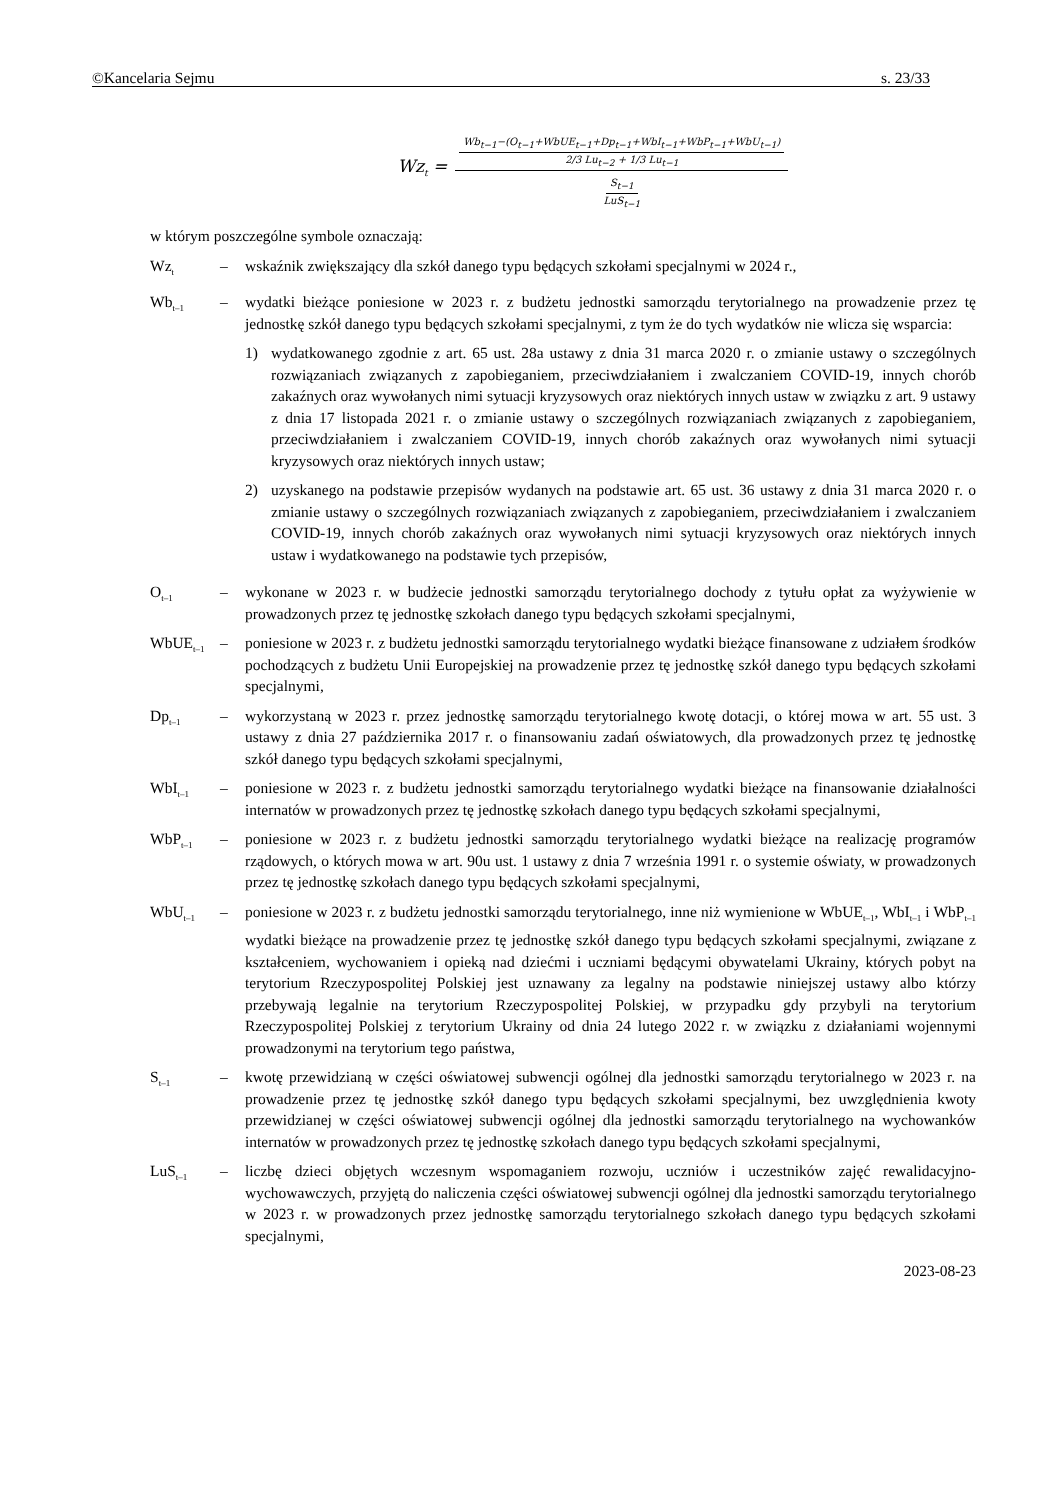©Kancelaria Sejmu s. 23/33
Wz<sub>t</sub> = Wb<sub>t−1</sub>−(O<sub>t−1</sub>+WbUE<sub>t−1</sub>+Dp<sub>t−1</sub>+WbI<sub>t−1</sub>+WbP<sub>t−1</sub>+WbU<sub>t−1</sub>) 2/3 Lu<sub>t−2</sub> + 1/3 Lu<sub>t−1</sub> S<sub>t−1</sub> LuS<sub>t−1</sub>
w którym poszczególne symbole oznaczają:
Wz<sub>t</sub> – wskaźnik zwiększający dla szkół danego typu będących szkołami specjalnymi w 2024 r.,
Wb<sub>t–1</sub> – wydatki bieżące poniesione w 2023 r. z budżetu jednostki samorządu terytorialnego na prowadzenie przez tę jednostkę szkół danego typu będących szkołami specjalnymi, z tym że do tych wydatków nie wlicza się wsparcia:
1) wydatkowanego zgodnie z art. 65 ust. 28a ustawy z dnia 31 marca 2020 r. o zmianie ustawy o szczególnych rozwiązaniach związanych z zapobieganiem, przeciwdziałaniem i zwalczaniem COVID-19, innych chorób zakaźnych oraz wywołanych nimi sytuacji kryzysowych oraz niektórych innych ustaw w związku z art. 9 ustawy z dnia 17 listopada 2021 r. o zmianie ustawy o szczególnych rozwiązaniach związanych z zapobieganiem, przeciwdziałaniem i zwalczaniem COVID-19, innych chorób zakaźnych oraz wywołanych nimi sytuacji kryzysowych oraz niektórych innych ustaw;
2) uzyskanego na podstawie przepisów wydanych na podstawie art. 65 ust. 36 ustawy z dnia 31 marca 2020 r. o zmianie ustawy o szczególnych rozwiązaniach związanych z zapobieganiem, przeciwdziałaniem i zwalczaniem COVID-19, innych chorób zakaźnych oraz wywołanych nimi sytuacji kryzysowych oraz niektórych innych ustaw i wydatkowanego na podstawie tych przepisów,
O<sub>t–1</sub> – wykonane w 2023 r. w budżecie jednostki samorządu terytorialnego dochody z tytułu opłat za wyżywienie w prowadzonych przez tę jednostkę szkołach danego typu będących szkołami specjalnymi,
WbUE<sub>t–1</sub> – poniesione w 2023 r. z budżetu jednostki samorządu terytorialnego wydatki bieżące finansowane z udziałem środków pochodzących z budżetu Unii Europejskiej na prowadzenie przez tę jednostkę szkół danego typu będących szkołami specjalnymi,
Dp<sub>t–1</sub> – wykorzystaną w 2023 r. przez jednostkę samorządu terytorialnego kwotę dotacji, o której mowa w art. 55 ust. 3 ustawy z dnia 27 października 2017 r. o finansowaniu zadań oświatowych, dla prowadzonych przez tę jednostkę szkół danego typu będących szkołami specjalnymi,
WbI<sub>t–1</sub> – poniesione w 2023 r. z budżetu jednostki samorządu terytorialnego wydatki bieżące na finansowanie działalności internatów w prowadzonych przez tę jednostkę szkołach danego typu będących szkołami specjalnymi,
WbP<sub>t–1</sub> – poniesione w 2023 r. z budżetu jednostki samorządu terytorialnego wydatki bieżące na realizację programów rządowych, o których mowa w art. 90u ust. 1 ustawy z dnia 7 września 1991 r. o systemie oświaty, w prowadzonych przez tę jednostkę szkołach danego typu będących szkołami specjalnymi,
WbU<sub>t–1</sub> – poniesione w 2023 r. z budżetu jednostki samorządu terytorialnego, inne niż wymienione w WbUE<sub>t–1</sub>, WbI<sub>t–1</sub> i WbP<sub>t–1</sub> wydatki bieżące na prowadzenie przez tę jednostkę szkół danego typu będących szkołami specjalnymi, związane z kształceniem, wychowaniem i opieką nad dziećmi i uczniami będącymi obywatelami Ukrainy, których pobyt na terytorium Rzeczypospolitej Polskiej jest uznawany za legalny na podstawie niniejszej ustawy albo którzy przebywają legalnie na terytorium Rzeczypospolitej Polskiej, w przypadku gdy przybyli na terytorium Rzeczypospolitej Polskiej z terytorium Ukrainy od dnia 24 lutego 2022 r. w związku z działaniami wojennymi prowadzonymi na terytorium tego państwa,
S<sub>t–1</sub> – kwotę przewidzianą w części oświatowej subwencji ogólnej dla jednostki samorządu terytorialnego w 2023 r. na prowadzenie przez tę jednostkę szkół danego typu będących szkołami specjalnymi, bez uwzględnienia kwoty przewidzianej w części oświatowej subwencji ogólnej dla jednostki samorządu terytorialnego na wychowanków internatów w prowadzonych przez tę jednostkę szkołach danego typu będących szkołami specjalnymi,
LuS<sub>t–1</sub> – liczbę dzieci objętych wczesnym wspomaganiem rozwoju, uczniów i uczestników zajęć rewalidacyjno-wychowawczych, przyjętą do naliczenia części oświatowej subwencji ogólnej dla jednostki samorządu terytorialnego w 2023 r. w prowadzonych przez jednostkę samorządu terytorialnego szkołach danego typu będących szkołami specjalnymi,
2023-08-23